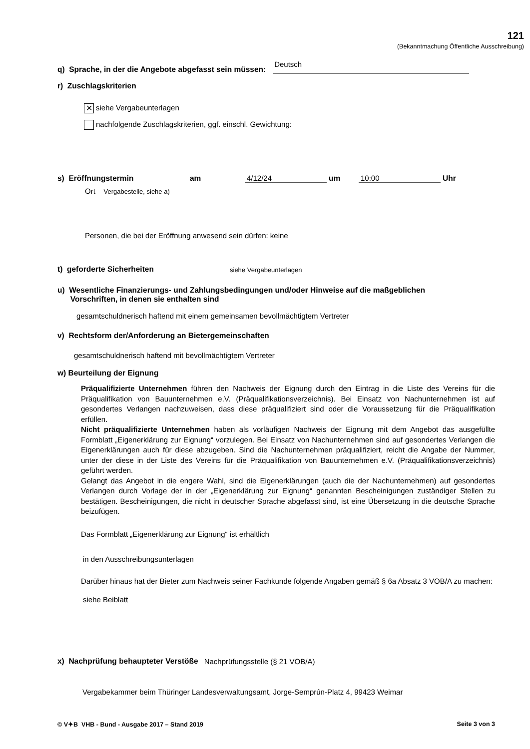121
(Bekanntmachung Öffentliche Ausschreibung)
q) Sprache, in der die Angebote abgefasst sein müssen:
Deutsch
r) Zuschlagskriterien
✕ siehe Vergabeunterlagen
nachfolgende Zuschlagskriterien, ggf. einschl. Gewichtung:
s) Eröffnungstermin
am
4/12/24
um
10:00
Uhr
Ort Vergabestelle, siehe a)
Personen, die bei der Eröffnung anwesend sein dürfen: keine
t) geforderte Sicherheiten
siehe Vergabeunterlagen
u) Wesentliche Finanzierungs- und Zahlungsbedingungen und/oder Hinweise auf die maßgeblichen
Vorschriften, in denen sie enthalten sind
gesamtschuldnerisch haftend mit einem gemeinsamen bevollmächtigtem Vertreter
v) Rechtsform der/Anforderung an Bietergemeinschaften
gesamtschuldnerisch haftend mit bevollmächtigtem Vertreter
w) Beurteilung der Eignung
Präqualifizierte Unternehmen führen den Nachweis der Eignung durch den Eintrag in die Liste des Vereins für die Präqualifikation von Bauunternehmen e.V. (Präqualifikationsverzeichnis). Bei Einsatz von Nachunternehmen ist auf gesondertes Verlangen nachzuweisen, dass diese präqualifiziert sind oder die Voraussetzung für die Präqualifikation erfüllen.
Nicht präqualifizierte Unternehmen haben als vorläufigen Nachweis der Eignung mit dem Angebot das ausgefüllte Formblatt „Eigenerklärung zur Eignung“ vorzulegen. Bei Einsatz von Nachunternehmen sind auf gesondertes Verlangen die Eigenerklärungen auch für diese abzugeben. Sind die Nachunter­nehmen präqualifiziert, reicht die Angabe der Nummer, unter der diese in der Liste des Vereins für die Präqualifikation von Bauunternehmen e.V. (Präqualifikationsverzeichnis) geführt werden.
Gelangt das Angebot in die engere Wahl, sind die Eigenerklärungen (auch die der Nachunternehmen) auf gesondertes Verlangen durch Vorlage der in der „Eigenerklärung zur Eignung“ genannten Beschei­nigungen zuständiger Stellen zu bestätigen. Bescheinigungen, die nicht in deutscher Sprache abgefasst sind, ist eine Übersetzung in die deutsche Sprache beizufügen.
Das Formblatt „Eigenerklärung zur Eignung“ ist erhältlich
in den Ausschreibungsunterlagen
Darüber hinaus hat der Bieter zum Nachweis seiner Fachkunde folgende Angaben gemäß § 6a Ab­satz 3 VOB/A zu machen:
siehe Beiblatt
x) Nachprüfung behaupteter Verstöße
Nachprüfungsstelle (§ 21 VOB/A)
Vergabekammer beim Thüringer Landesverwaltungsamt, Jorge-Semprún-Platz 4, 99423 Weimar
© V✦B VHB - Bund - Ausgabe 2017 – Stand 2019 Seite 3 von 3